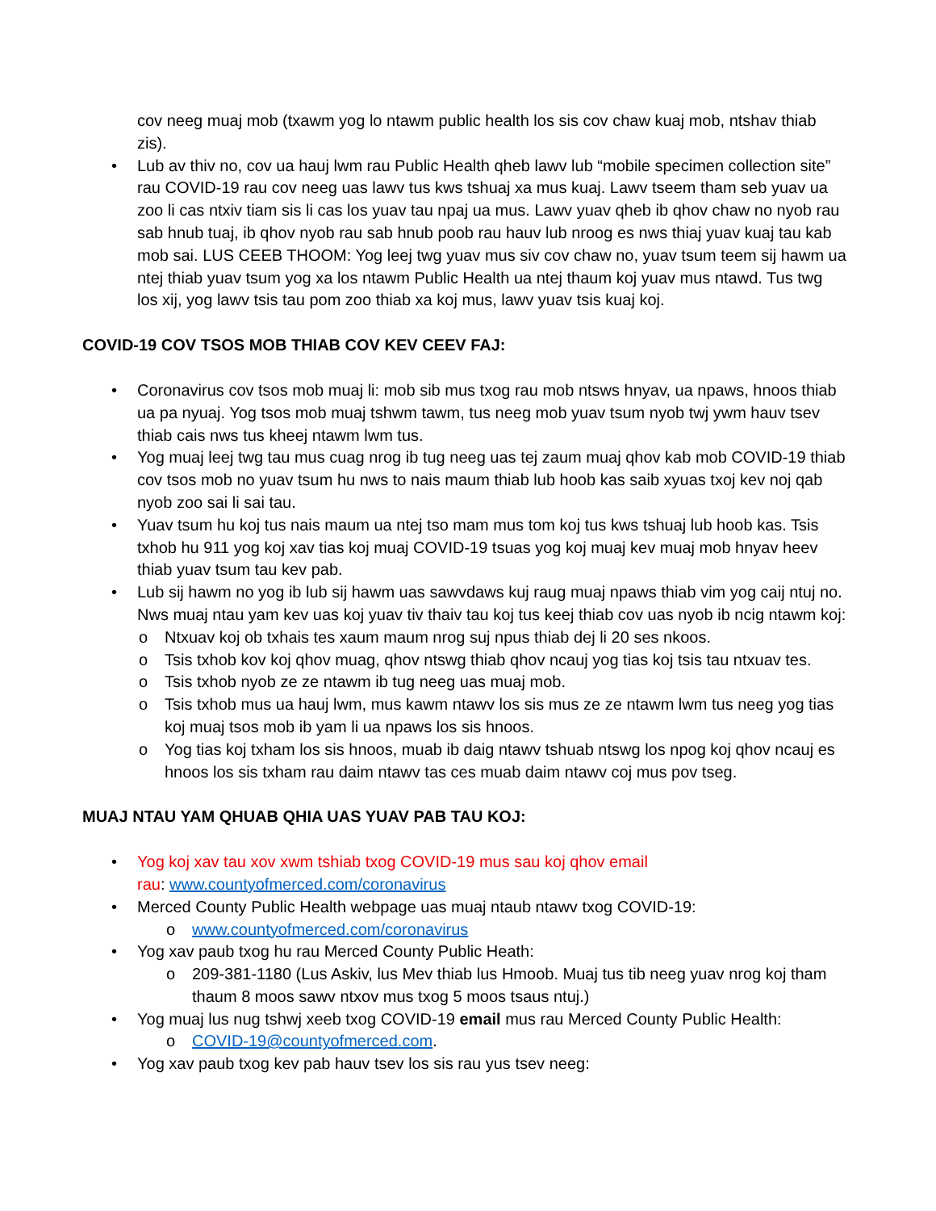cov neeg muaj mob (txawm yog lo ntawm public health los sis cov chaw kuaj mob, ntshav thiab zis).
• Lub av thiv no, cov ua hauj lwm rau Public Health qheb lawv lub “mobile specimen collection site” rau COVID-19 rau cov neeg uas lawv tus kws tshuaj xa mus kuaj. Lawv tseem tham seb yuav ua zoo li cas ntxiv tiam sis li cas los yuav tau npaj ua mus. Lawv yuav qheb ib qhov chaw no nyob rau sab hnub tuaj, ib qhov nyob rau sab hnub poob rau hauv lub nroog es nws thiaj yuav kuaj tau kab mob sai. LUS CEEB THOOM: Yog leej twg yuav mus siv cov chaw no, yuav tsum teem sij hawm ua ntej thiab yuav tsum yog xa los ntawm Public Health ua ntej thaum koj yuav mus ntawd. Tus twg los xij, yog lawv tsis tau pom zoo thiab xa koj mus, lawv yuav tsis kuaj koj.
COVID-19 COV TSOS MOB THIAB COV KEV CEEV FAJ:
• Coronavirus cov tsos mob muaj li: mob sib mus txog rau mob ntsws hnyav, ua npaws, hnoos thiab ua pa nyuaj. Yog tsos mob muaj tshwm tawm, tus neeg mob yuav tsum nyob twj ywm hauv tsev thiab cais nws tus kheej ntawm lwm tus.
• Yog muaj leej twg tau mus cuag nrog ib tug neeg uas tej zaum muaj qhov kab mob COVID-19 thiab cov tsos mob no yuav tsum hu nws to nais maum thiab lub hoob kas saib xyuas txoj kev noj qab nyob zoo sai li sai tau.
• Yuav tsum hu koj tus nais maum ua ntej tso mam mus tom koj tus kws tshuaj lub hoob kas. Tsis txhob hu 911 yog koj xav tias koj muaj COVID-19 tsuas yog koj muaj kev muaj mob hnyav heev thiab yuav tsum tau kev pab.
• Lub sij hawm no yog ib lub sij hawm uas sawvdaws kuj raug muaj npaws thiab vim yog caij ntuj no. Nws muaj ntau yam kev uas koj yuav tiv thaiv tau koj tus keej thiab cov uas nyob ib ncig ntawm koj:
o Ntxuav koj ob txhais tes xaum maum nrog suj npus thiab dej li 20 ses nkoos.
o Tsis txhob kov koj qhov muag, qhov ntswg thiab qhov ncauj yog tias koj tsis tau ntxuav tes.
o Tsis txhob nyob ze ze ntawm ib tug neeg uas muaj mob.
o Tsis txhob mus ua hauj lwm, mus kawm ntawv los sis mus ze ze ntawm lwm tus neeg yog tias koj muaj tsos mob ib yam li ua npaws los sis hnoos.
o Yog tias koj txham los sis hnoos, muab ib daig ntawv tshuab ntswg los npog koj qhov ncauj es hnoos los sis txham rau daim ntawv tas ces muab daim ntawv coj mus pov tseg.
MUAJ NTAU YAM QHUAB QHIA UAS YUAV PAB TAU KOJ:
• Yog koj xav tau xov xwm tshiab txog COVID-19 mus sau koj qhov email
rau: www.countyofmerced.com/coronavirus
• Merced County Public Health webpage uas muaj ntaub ntawv txog COVID-19:
o www.countyofmerced.com/coronavirus
• Yog xav paub txog hu rau Merced County Public Heath:
o 209-381-1180 (Lus Askiv, lus Mev thiab lus Hmoob. Muaj tus tib neeg yuav nrog koj tham thaum 8 moos sawv ntxov mus txog 5 moos tsaus ntuj.)
• Yog muaj lus nug tshwj xeeb txog COVID-19 email mus rau Merced County Public Health:
o COVID-19@countyofmerced.com.
• Yog xav paub txog kev pab hauv tsev los sis rau yus tsev neeg: